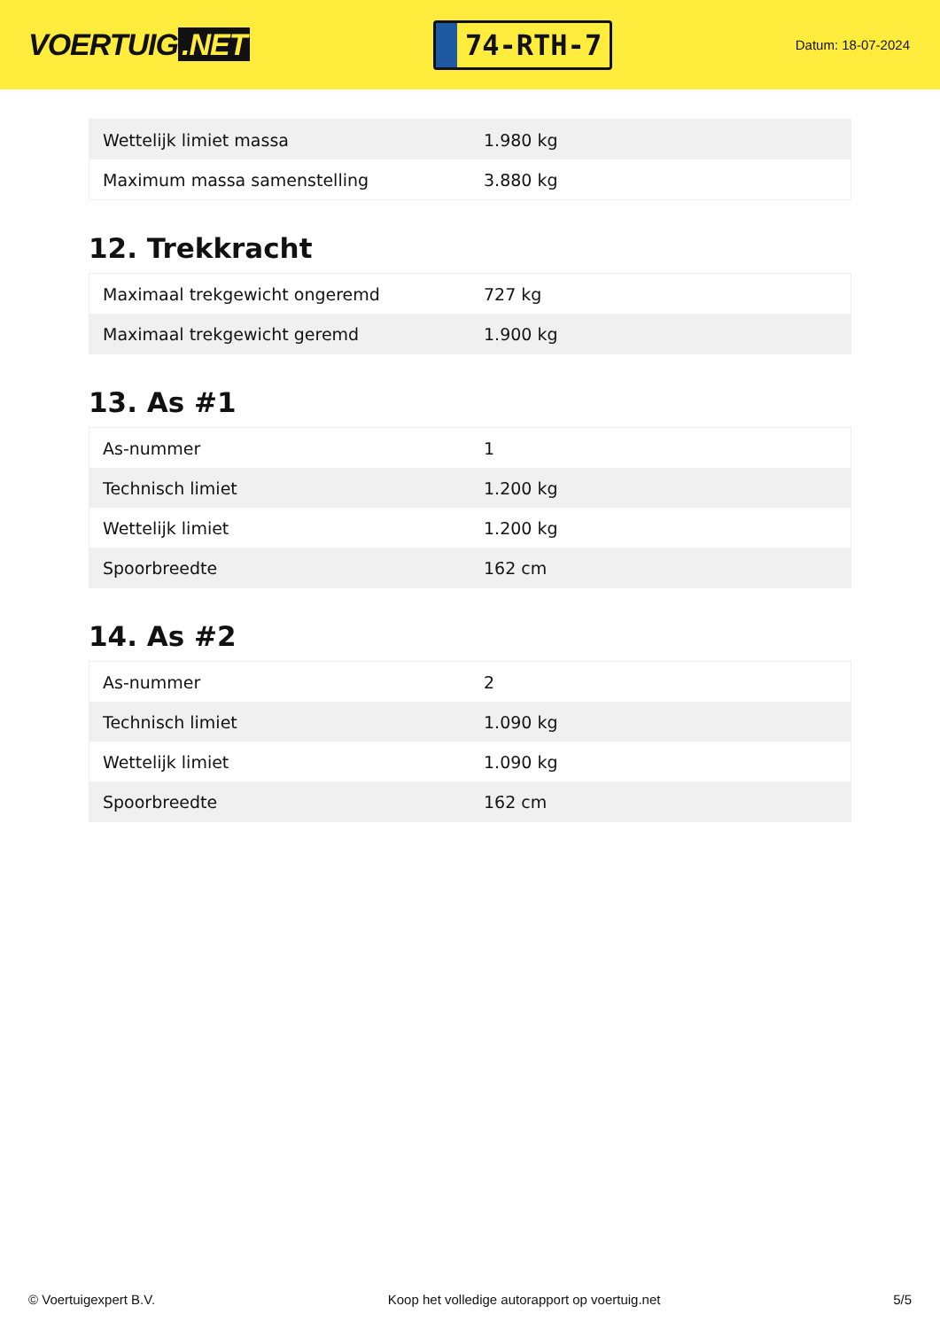VOERTUIG.NET
74-RTH-7
Datum: 18-07-2024
| Wettelijk limiet massa | 1.980 kg |
| Maximum massa samenstelling | 3.880 kg |
12. Trekkracht
| Maximaal trekgewicht ongeremd | 727 kg |
| Maximaal trekgewicht geremd | 1.900 kg |
13. As #1
| As-nummer | 1 |
| Technisch limiet | 1.200 kg |
| Wettelijk limiet | 1.200 kg |
| Spoorbreedte | 162 cm |
14. As #2
| As-nummer | 2 |
| Technisch limiet | 1.090 kg |
| Wettelijk limiet | 1.090 kg |
| Spoorbreedte | 162 cm |
© Voertuigexpert B.V. Koop het volledige autorapport op voertuig.net 5/5